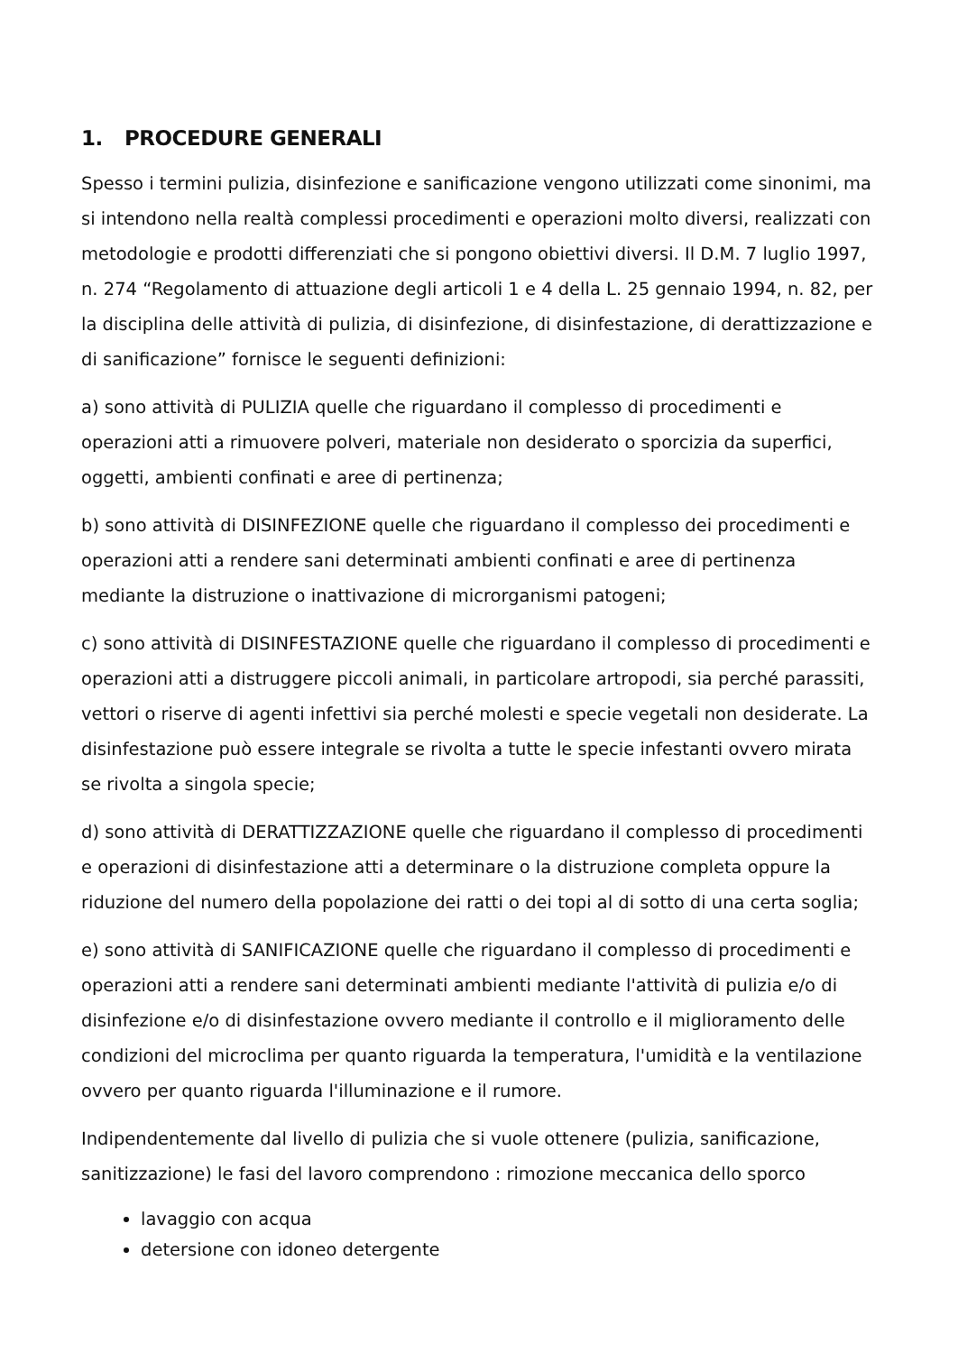1. PROCEDURE GENERALI
Spesso i termini pulizia, disinfezione e sanificazione vengono utilizzati come sinonimi, ma si intendono nella realtà complessi procedimenti e operazioni molto diversi, realizzati con metodologie e prodotti differenziati che si pongono obiettivi diversi. Il D.M. 7 luglio 1997, n. 274 “Regolamento di attuazione degli articoli 1 e 4 della L. 25 gennaio 1994, n. 82, per la disciplina delle attività di pulizia, di disinfezione, di disinfestazione, di derattizzazione e di sanificazione” fornisce le seguenti definizioni:
a) sono attività di PULIZIA quelle che riguardano il complesso di procedimenti e operazioni atti a rimuovere polveri, materiale non desiderato o sporcizia da superfici, oggetti, ambienti confinati e aree di pertinenza;
b) sono attività di DISINFEZIONE quelle che riguardano il complesso dei procedimenti e operazioni atti a rendere sani determinati ambienti confinati e aree di pertinenza mediante la distruzione o inattivazione di microrganismi patogeni;
c) sono attività di DISINFESTAZIONE quelle che riguardano il complesso di procedimenti e operazioni atti a distruggere piccoli animali, in particolare artropodi, sia perché parassiti, vettori o riserve di agenti infettivi sia perché molesti e specie vegetali non desiderate. La disinfestazione può essere integrale se rivolta a tutte le specie infestanti ovvero mirata se rivolta a singola specie;
d) sono attività di DERATTIZZAZIONE quelle che riguardano il complesso di procedimenti e operazioni di disinfestazione atti a determinare o la distruzione completa oppure la riduzione del numero della popolazione dei ratti o dei topi al di sotto di una certa soglia;
e) sono attività di SANIFICAZIONE quelle che riguardano il complesso di procedimenti e operazioni atti a rendere sani determinati ambienti mediante l'attività di pulizia e/o di disinfezione e/o di disinfestazione ovvero mediante il controllo e il miglioramento delle condizioni del microclima per quanto riguarda la temperatura, l'umidità e la ventilazione ovvero per quanto riguarda l'illuminazione e il rumore.
Indipendentemente dal livello di pulizia che si vuole ottenere (pulizia, sanificazione, sanitizzazione) le fasi del lavoro comprendono : rimozione meccanica dello sporco
lavaggio con acqua
detersione con idoneo detergente